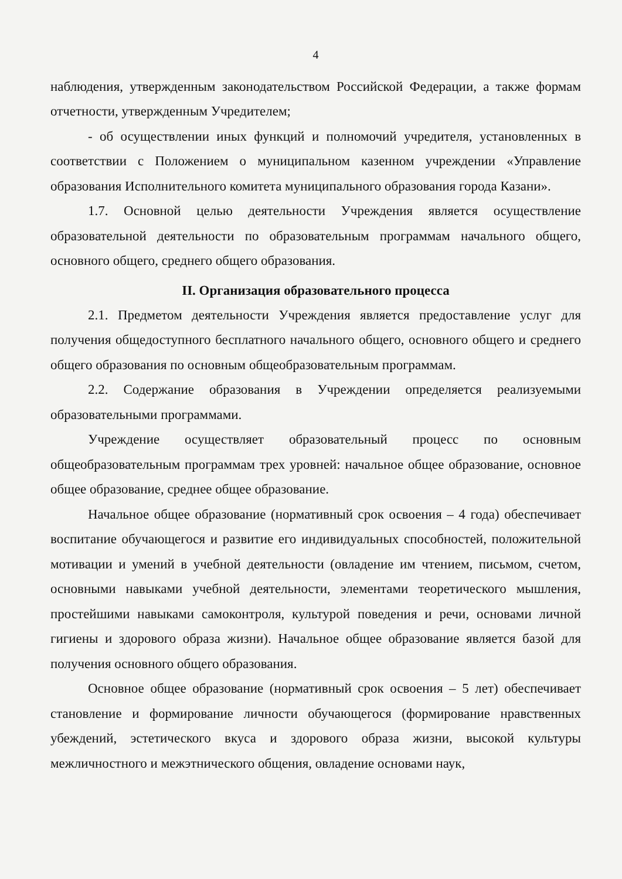4
наблюдения, утвержденным законодательством Российской Федерации, а также формам отчетности, утвержденным Учредителем;
- об осуществлении иных функций и полномочий учредителя, установленных в соответствии с Положением о муниципальном казенном учреждении «Управление образования Исполнительного комитета муниципального образования города Казани».
1.7. Основной целью деятельности Учреждения является осуществление образовательной деятельности по образовательным программам начального общего, основного общего, среднего общего образования.
II. Организация образовательного процесса
2.1. Предметом деятельности Учреждения является предоставление услуг для получения общедоступного бесплатного начального общего, основного общего и среднего общего образования по основным общеобразовательным программам.
2.2. Содержание образования в Учреждении определяется реализуемыми образовательными программами.
Учреждение осуществляет образовательный процесс по основным общеобразовательным программам трех уровней: начальное общее образование, основное общее образование, среднее общее образование.
Начальное общее образование (нормативный срок освоения – 4 года) обеспечивает воспитание обучающегося и развитие его индивидуальных способностей, положительной мотивации и умений в учебной деятельности (овладение им чтением, письмом, счетом, основными навыками учебной деятельности, элементами теоретического мышления, простейшими навыками самоконтроля, культурой поведения и речи, основами личной гигиены и здорового образа жизни). Начальное общее образование является базой для получения основного общего образования.
Основное общее образование (нормативный срок освоения – 5 лет) обеспечивает становление и формирование личности обучающегося (формирование нравственных убеждений, эстетического вкуса и здорового образа жизни, высокой культуры межличностного и межэтнического общения, овладение основами наук,